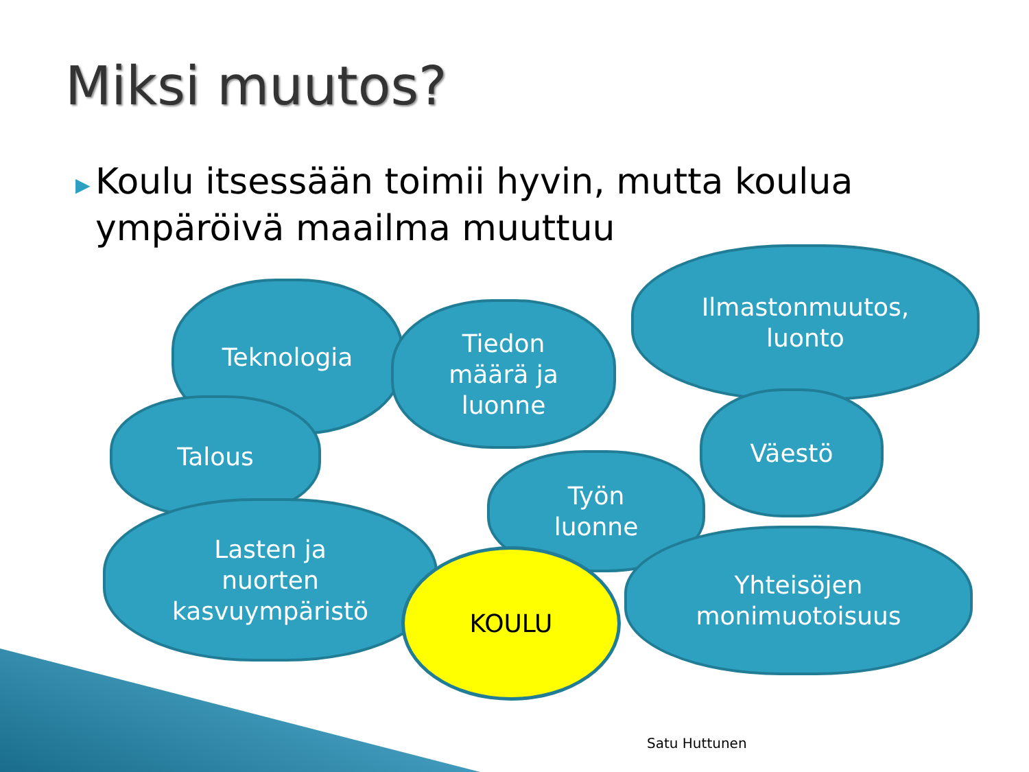Miksi muutos?
▶
Koulu itsessään toimii hyvin, mutta koulua ympäröivä maailma muuttuu
Teknologia
Tiedon
määrä ja
luonne
Ilmastonmuutos,
luonto
Väestö
Talous
Työn
luonne
Lasten ja
nuorten
kasvuympäristö
Yhteisöjen
monimuotoisuus
KOULU
Satu Huttunen